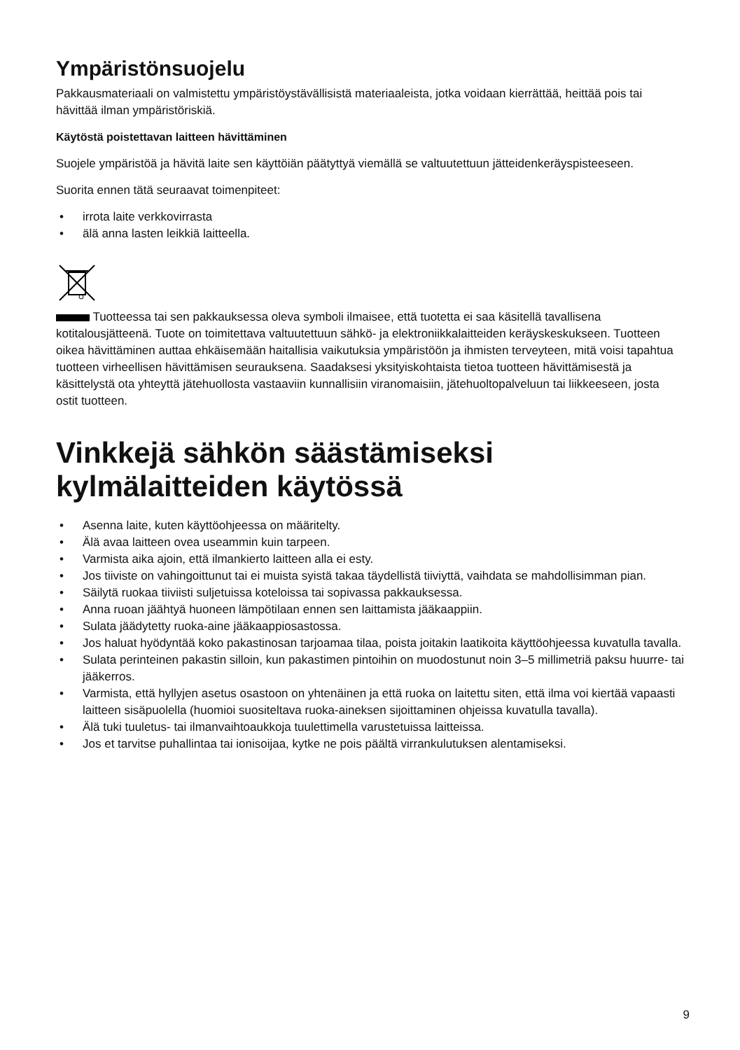Ympäristönsuojelu
Pakkausmateriaali on valmistettu ympäristöystävällisistä materiaaleista, jotka voidaan kierrättää, heittää pois tai hävittää ilman ympäristöriskiä.
Käytöstä poistettavan laitteen hävittäminen
Suojele ympäristöä ja hävitä laite sen käyttöiän päätyttyä viemällä se valtuutettuun jätteidenkeräyspisteeseen.
Suorita ennen tätä seuraavat toimenpiteet:
• irrota laite verkkovirrasta
• älä anna lasten leikkiä laitteella.
Tuotteessa tai sen pakkauksessa oleva symboli ilmaisee, että tuotetta ei saa käsitellä tavallisena kotitalousjätteenä. Tuote on toimitettava valtuutettuun sähkö- ja elektroniikkalaitteiden keräyskeskukseen. Tuotteen oikea hävittäminen auttaa ehkäisemään haitallisia vaikutuksia ympäristöön ja ihmisten terveyteen, mitä voisi tapahtua tuotteen virheellisen hävittämisen seurauksena. Saadaksesi yksityiskohtaista tietoa tuotteen hävittämisestä ja käsittelystä ota yhteyttä jätehuollosta vastaaviin kunnallisiin viranomaisiin, jätehuoltopalveluun tai liikkeeseen, josta ostit tuotteen.
Vinkkejä sähkön säästämiseksi kylmälaitteiden käytössä
• Asenna laite, kuten käyttöohjeessa on määritelty.
• Älä avaa laitteen ovea useammin kuin tarpeen.
• Varmista aika ajoin, että ilmankierto laitteen alla ei esty.
• Jos tiiviste on vahingoittunut tai ei muista syistä takaa täydellistä tiiviyttä, vaihdata se mahdollisimman pian.
• Säilytä ruokaa tiiviisti suljetuissa koteloissa tai sopivassa pakkauksessa.
• Anna ruoan jäähtyä huoneen lämpötilaan ennen sen laittamista jääkaappiin.
• Sulata jäädytetty ruoka-aine jääkaappiosastossa.
• Jos haluat hyödyntää koko pakastinosan tarjoamaa tilaa, poista joitakin laatikoita käyttöohjeessa kuvatulla tavalla.
• Sulata perinteinen pakastin silloin, kun pakastimen pintoihin on muodostunut noin 3–5 millimetriä paksu huurre- tai jääkerros.
• Varmista, että hyllyjen asetus osastoon on yhtenäinen ja että ruoka on laitettu siten, että ilma voi kiertää vapaasti laitteen sisäpuolella (huomioi suositeltava ruoka-aineksen sijoittaminen ohjeissa kuvatulla tavalla).
• Älä tuki tuuletus- tai ilmanvaihtoaukkoja tuulettimella varustetuissa laitteissa.
• Jos et tarvitse puhallintaa tai ionisoijaa, kytke ne pois päältä virrankulutuksen alentamiseksi.
9